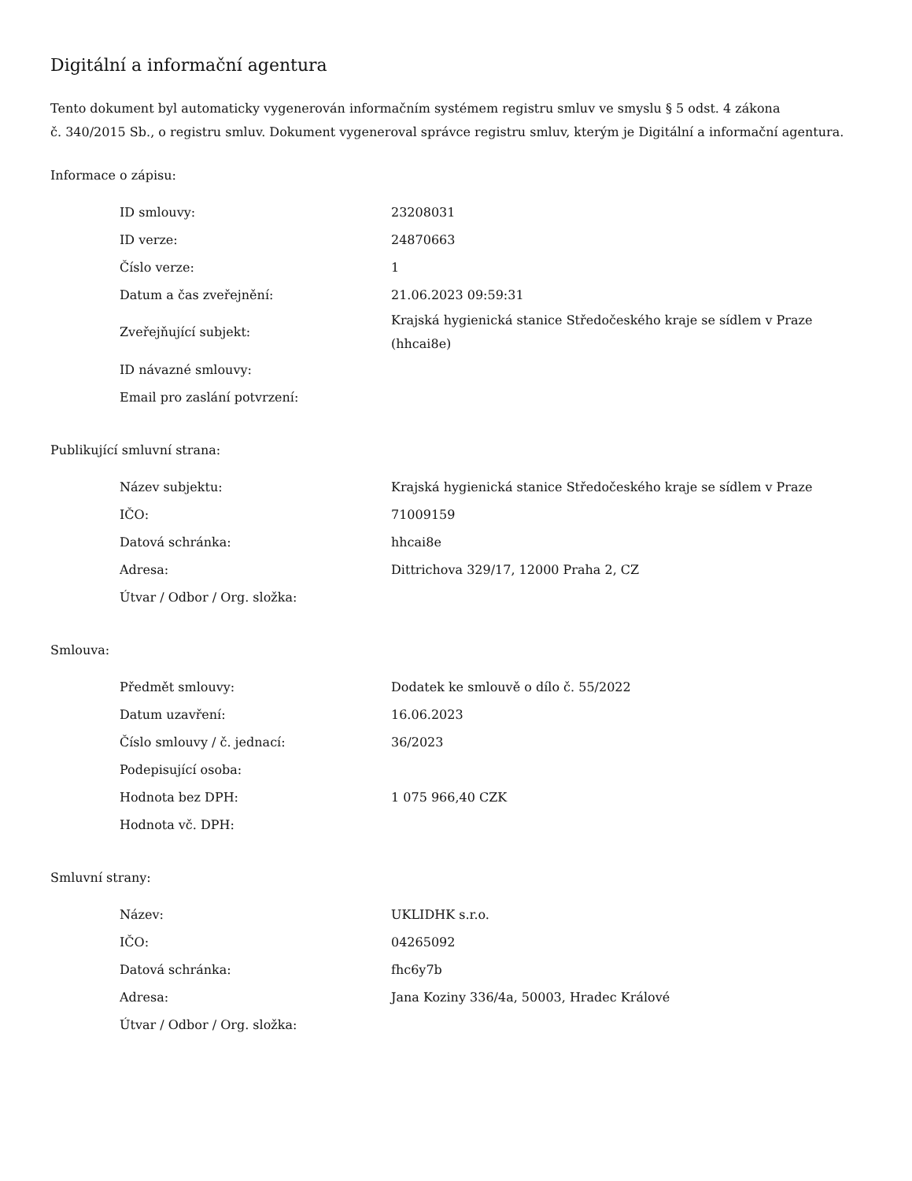Digitální a informační agentura
Tento dokument byl automaticky vygenerován informačním systémem registru smluv ve smyslu § 5 odst. 4 zákona
č. 340/2015 Sb., o registru smluv. Dokument vygeneroval správce registru smluv, kterým je Digitální a informační agentura.
Informace o zápisu:
| ID smlouvy: | 23208031 |
| ID verze: | 24870663 |
| Číslo verze: | 1 |
| Datum a čas zveřejnění: | 21.06.2023 09:59:31 |
| Zveřejňující subjekt: | Krajská hygienická stanice Středočeského kraje se sídlem v Praze (hhcai8e) |
| ID návazné smlouvy: | |
| Email pro zaslání potvrzení: | |
Publikující smluvní strana:
| Název subjektu: | Krajská hygienická stanice Středočeského kraje se sídlem v Praze |
| IČO: | 71009159 |
| Datová schránka: | hhcai8e |
| Adresa: | Dittrichova 329/17, 12000 Praha 2, CZ |
| Útvar / Odbor / Org. složka: | |
Smlouva:
| Předmět smlouvy: | Dodatek ke smlouvě o dílo č. 55/2022 |
| Datum uzavření: | 16.06.2023 |
| Číslo smlouvy / č. jednací: | 36/2023 |
| Podepisující osoba: | |
| Hodnota bez DPH: | 1 075 966,40 CZK |
| Hodnota vč. DPH: | |
Smluvní strany:
| Název: | UKLIDHK s.r.o. |
| IČO: | 04265092 |
| Datová schránka: | fhc6y7b |
| Adresa: | Jana Koziny 336/4a, 50003, Hradec Králové |
| Útvar / Odbor / Org. složka: | |